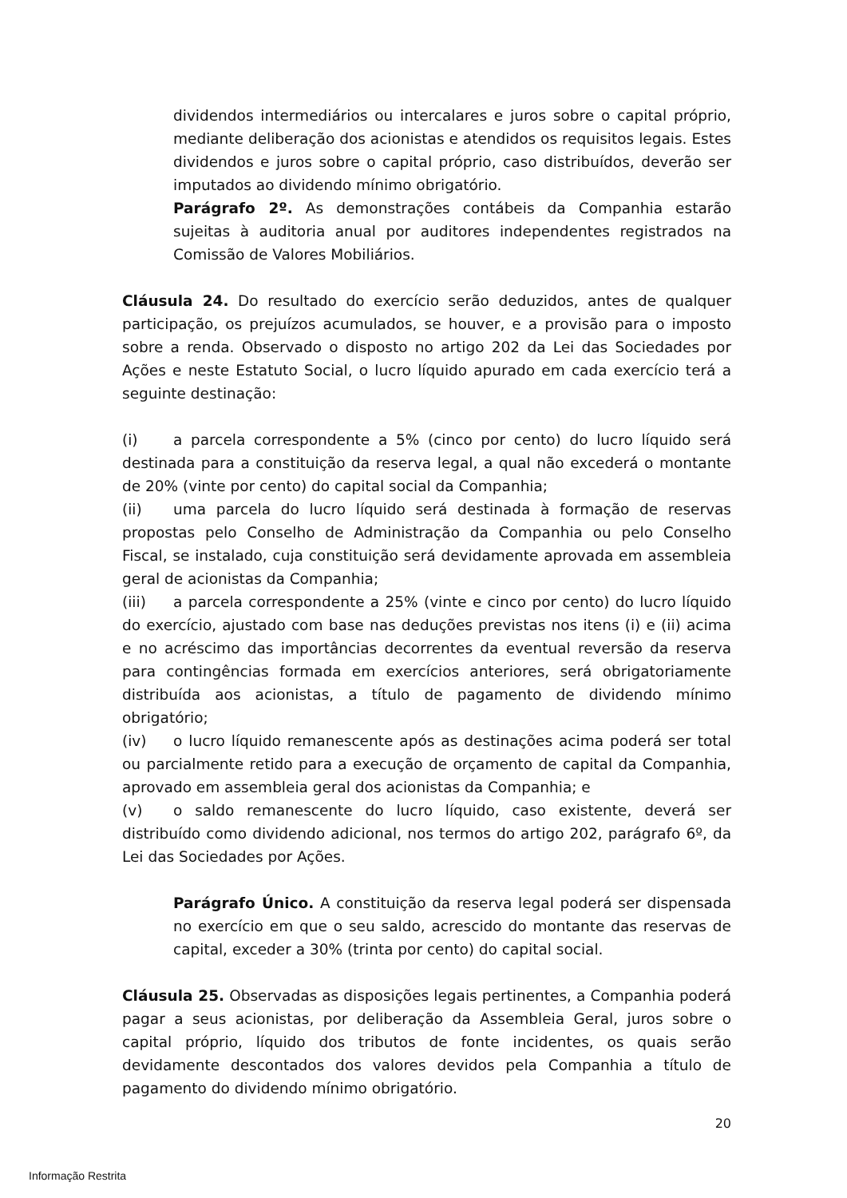dividendos intermediários ou intercalares e juros sobre o capital próprio, mediante deliberação dos acionistas e atendidos os requisitos legais. Estes dividendos e juros sobre o capital próprio, caso distribuídos, deverão ser imputados ao dividendo mínimo obrigatório.
Parágrafo 2º. As demonstrações contábeis da Companhia estarão sujeitas à auditoria anual por auditores independentes registrados na Comissão de Valores Mobiliários.
Cláusula 24. Do resultado do exercício serão deduzidos, antes de qualquer participação, os prejuízos acumulados, se houver, e a provisão para o imposto sobre a renda. Observado o disposto no artigo 202 da Lei das Sociedades por Ações e neste Estatuto Social, o lucro líquido apurado em cada exercício terá a seguinte destinação:
(i) a parcela correspondente a 5% (cinco por cento) do lucro líquido será destinada para a constituição da reserva legal, a qual não excederá o montante de 20% (vinte por cento) do capital social da Companhia;
(ii) uma parcela do lucro líquido será destinada à formação de reservas propostas pelo Conselho de Administração da Companhia ou pelo Conselho Fiscal, se instalado, cuja constituição será devidamente aprovada em assembleia geral de acionistas da Companhia;
(iii) a parcela correspondente a 25% (vinte e cinco por cento) do lucro líquido do exercício, ajustado com base nas deduções previstas nos itens (i) e (ii) acima e no acréscimo das importâncias decorrentes da eventual reversão da reserva para contingências formada em exercícios anteriores, será obrigatoriamente distribuída aos acionistas, a título de pagamento de dividendo mínimo obrigatório;
(iv) o lucro líquido remanescente após as destinações acima poderá ser total ou parcialmente retido para a execução de orçamento de capital da Companhia, aprovado em assembleia geral dos acionistas da Companhia; e
(v) o saldo remanescente do lucro líquido, caso existente, deverá ser distribuído como dividendo adicional, nos termos do artigo 202, parágrafo 6º, da Lei das Sociedades por Ações.
Parágrafo Único. A constituição da reserva legal poderá ser dispensada no exercício em que o seu saldo, acrescido do montante das reservas de capital, exceder a 30% (trinta por cento) do capital social.
Cláusula 25. Observadas as disposições legais pertinentes, a Companhia poderá pagar a seus acionistas, por deliberação da Assembleia Geral, juros sobre o capital próprio, líquido dos tributos de fonte incidentes, os quais serão devidamente descontados dos valores devidos pela Companhia a título de pagamento do dividendo mínimo obrigatório.
20
Informação Restrita